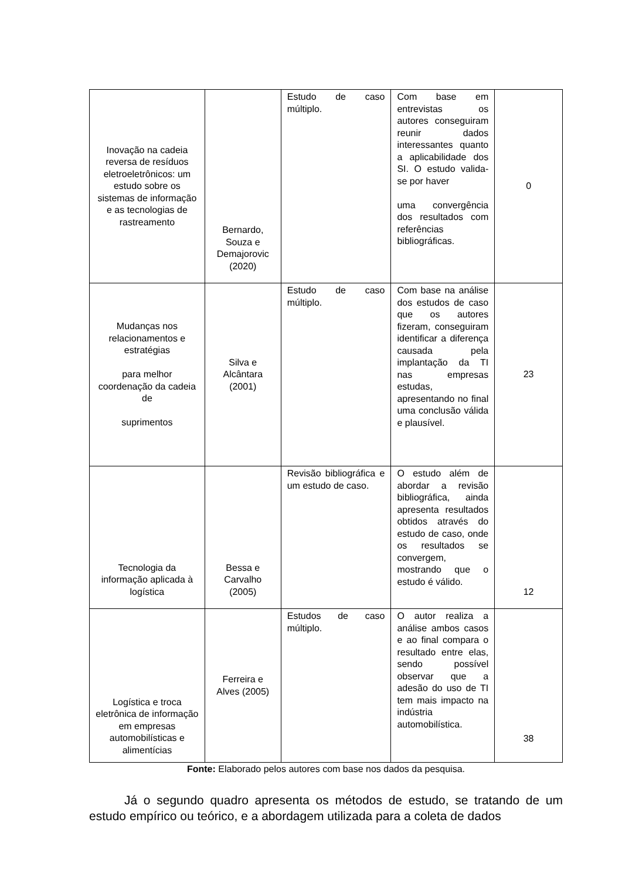| Inovação na cadeia reversa de resíduos eletroeletrônicos: um estudo sobre os sistemas de informação e as tecnologias de rastreamento | Bernardo, Souza e Demajorovic (2020) | Estudo de caso múltiplo. | Com base em entrevistas os autores conseguiram reunir dados interessantes quanto a aplicabilidade dos SI. O estudo valida-se por haver uma convergência dos resultados com referências bibliográficas. | 0 |
| Mudanças nos relacionamentos e estratégias para melhor coordenação da cadeia de suprimentos | Silva e Alcântara (2001) | Estudo de caso múltiplo. | Com base na análise dos estudos de caso que os autores fizeram, conseguiram identificar a diferença causada pela implantação da TI nas empresas estudas, apresentando no final uma conclusão válida e plausível. | 23 |
| Tecnologia da informação aplicada à logística | Bessa e Carvalho (2005) | Revisão bibliográfica e um estudo de caso. | O estudo além de abordar a revisão bibliográfica, ainda apresenta resultados obtidos através do estudo de caso, onde os resultados se convergem, mostrando que o estudo é válido. | 12 |
| Logística e troca eletrônica de informação em empresas automobilísticas e alimentícias | Ferreira e Alves (2005) | Estudos de caso múltiplo. | O autor realiza a análise ambos casos e ao final compara o resultado entre elas, sendo possível observar que a adesão do uso de TI tem mais impacto na indústria automobilística. | 38 |
Fonte: Elaborado pelos autores com base nos dados da pesquisa.
Já o segundo quadro apresenta os métodos de estudo, se tratando de um estudo empírico ou teórico, e a abordagem utilizada para a coleta de dados